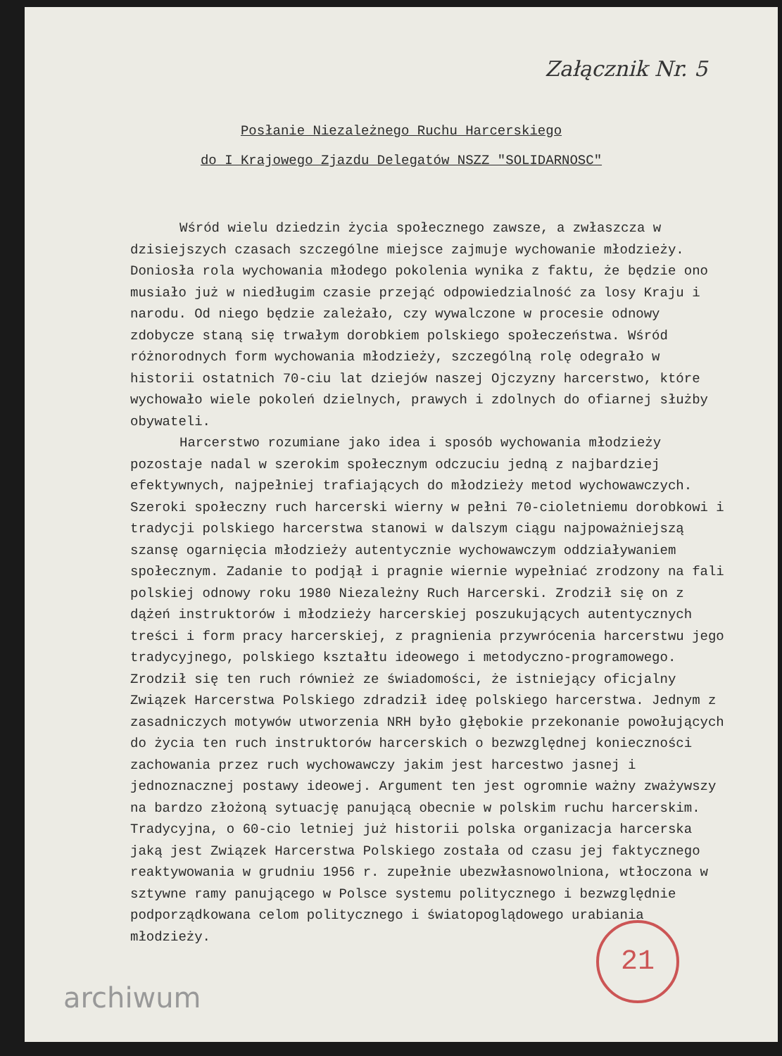Załącznik Nr. 5
Posłanie Niezależnego Ruchu Harcerskiego
do I Krajowego Zjazdu Delegatów NSZZ "SOLIDARNOSC"
Wśród wielu dziedzin życia społecznego zawsze, a zwłaszcza w dzisiejszych czasach szczególne miejsce zajmuje wychowanie młodzieży. Doniosła rola wychowania młodego pokolenia wynika z faktu, że będzie ono musiało już w niedługim czasie przejąć odpowiedzialność za losy Kraju i narodu. Od niego będzie zależało, czy wywalczone w procesie odnowy zdobycze staną się trwałym dorobkiem polskiego społeczeństwa. Wśród różnorodnych form wychowania młodzieży, szczególną rolę odegrało w historii ostatnich 70-ciu lat dziejów naszej Ojczyzny harcerstwo, które wychowało wiele pokoleń dzielnych, prawych i zdolnych do ofiarnej służby obywateli.
Harcerstwo rozumiane jako idea i sposób wychowania młodzieży pozostaje nadal w szerokim społecznym odczuciu jedną z najbardziej efektywnych, najpełniej trafiających do młodzieży metod wychowawczych. Szeroki społeczny ruch harcerski wierny w pełni 70-cioletniemu dorobkowi i tradycji polskiego harcerstwa stanowi w dalszym ciągu najpoważniejszą szansę ogarnięcia młodzieży autentycznie wychowawczym oddziaływaniem społecznym. Zadanie to podjął i pragnie wiernie wypełniać zrodzony na fali polskiej odnowy roku 1980 Niezależny Ruch Harcerski. Zrodził się on z dążeń instruktorów i młodzieży harcerskiej poszukujących autentycznych treści i form pracy harcerskiej, z pragnienia przywrócenia harcerstwu jego tradycyjnego, polskiego kształtu ideowego i metodyczno-programowego. Zrodził się ten ruch również ze świadomości, że istniejący oficjalny Związek Harcerstwa Polskiego zdradził ideę polskiego harcerstwa. Jednym z zasadniczych motywów utworzenia NRH było głębokie przekonanie powołujących do życia ten ruch instruktorów harcerskich o bezwzględnej konieczności zachowania przez ruch wychowawczy jakim jest harcestwo jasnej i jednoznacznej postawy ideowej. Argument ten jest ogromnie ważny zważywszy na bardzo złożoną sytuację panującą obecnie w polskim ruchu harcerskim.
Tradycyjna, o 60-cio letniej już historii polska organizacja harcerska jaką jest Związek Harcerstwa Polskiego została od czasu jej faktycznego reaktywowania w grudniu 1956 r. zupełnie ubezwłasnowolniona, wtłoczona w sztywne ramy panującego w Polsce systemu politycznego i bezwzględnie podporządkowana celom politycznego i światopoglądowego urabiania młodzieży.
archiwum 21